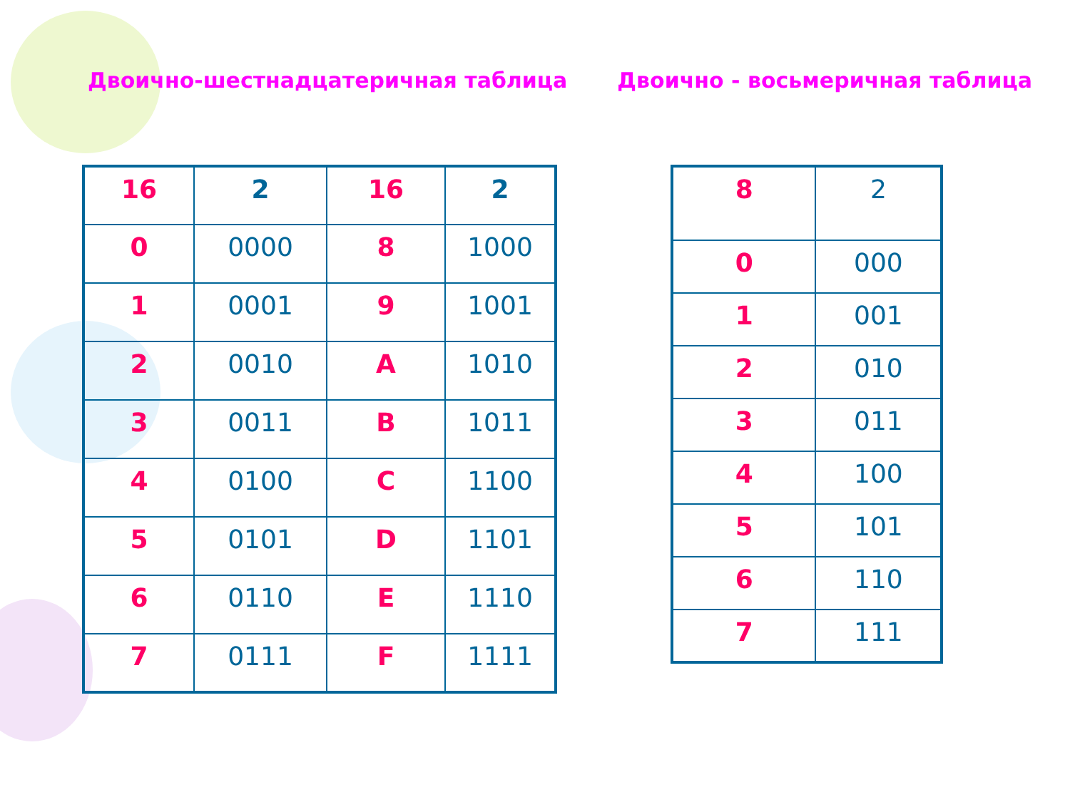Двоично-шестнадцатеричная таблица
| 16 | 2 | 16 | 2 |
| 0 | 0000 | 8 | 1000 |
| 1 | 0001 | 9 | 1001 |
| 2 | 0010 | A | 1010 |
| 3 | 0011 | B | 1011 |
| 4 | 0100 | C | 1100 |
| 5 | 0101 | D | 1101 |
| 6 | 0110 | E | 1110 |
| 7 | 0111 | F | 1111 |
Двоично - восьмеричная таблица
| 8 | 2 |
| 0 | 000 |
| 1 | 001 |
| 2 | 010 |
| 3 | 011 |
| 4 | 100 |
| 5 | 101 |
| 6 | 110 |
| 7 | 111 |